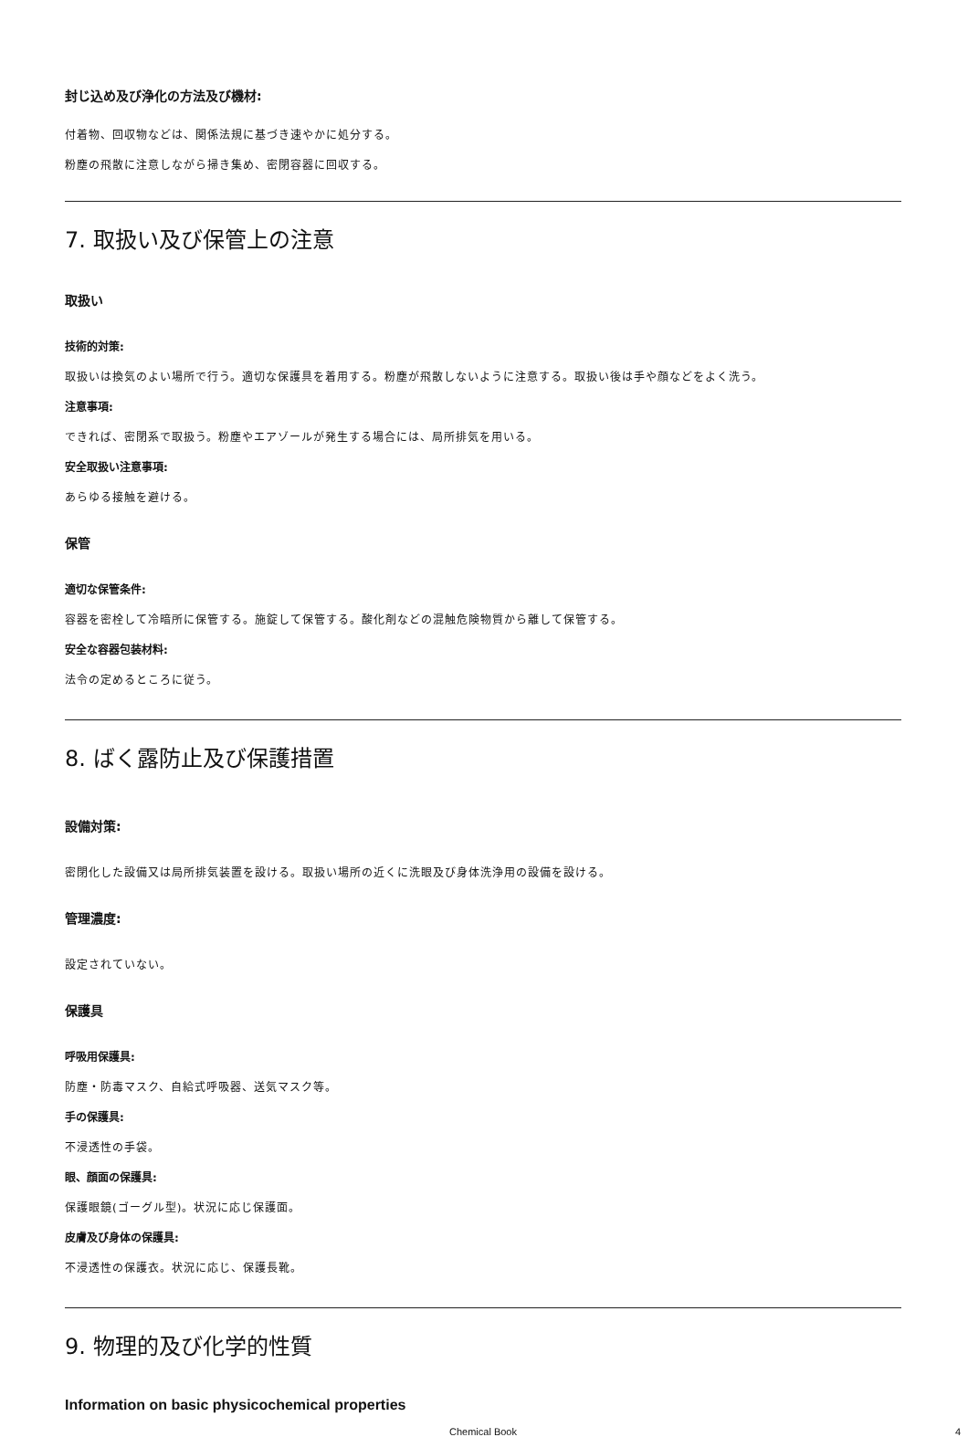封じ込め及び浄化の方法及び機材:
付着物、回収物などは、関係法規に基づき速やかに処分する。
粉塵の飛散に注意しながら掃き集め、密閉容器に回収する。
7. 取扱い及び保管上の注意
取扱い
技術的対策:
取扱いは換気のよい場所で行う。適切な保護具を着用する。粉塵が飛散しないように注意する。取扱い後は手や顔などをよく洗う。
注意事項:
できれば、密閉系で取扱う。粉塵やエアゾールが発生する場合には、局所排気を用いる。
安全取扱い注意事項:
あらゆる接触を避ける。
保管
適切な保管条件:
容器を密栓して冷暗所に保管する。施錠して保管する。酸化剤などの混触危険物質から離して保管する。
安全な容器包装材料:
法令の定めるところに従う。
8. ばく露防止及び保護措置
設備対策:
密閉化した設備又は局所排気装置を設ける。取扱い場所の近くに洗眼及び身体洗浄用の設備を設ける。
管理濃度:
設定されていない。
保護具
呼吸用保護具:
防塵・防毒マスク、自給式呼吸器、送気マスク等。
手の保護具:
不浸透性の手袋。
眼、顔面の保護具:
保護眼鏡(ゴーグル型)。状況に応じ保護面。
皮膚及び身体の保護具:
不浸透性の保護衣。状況に応じ、保護長靴。
9. 物理的及び化学的性質
Information on basic physicochemical properties
Chemical Book 4